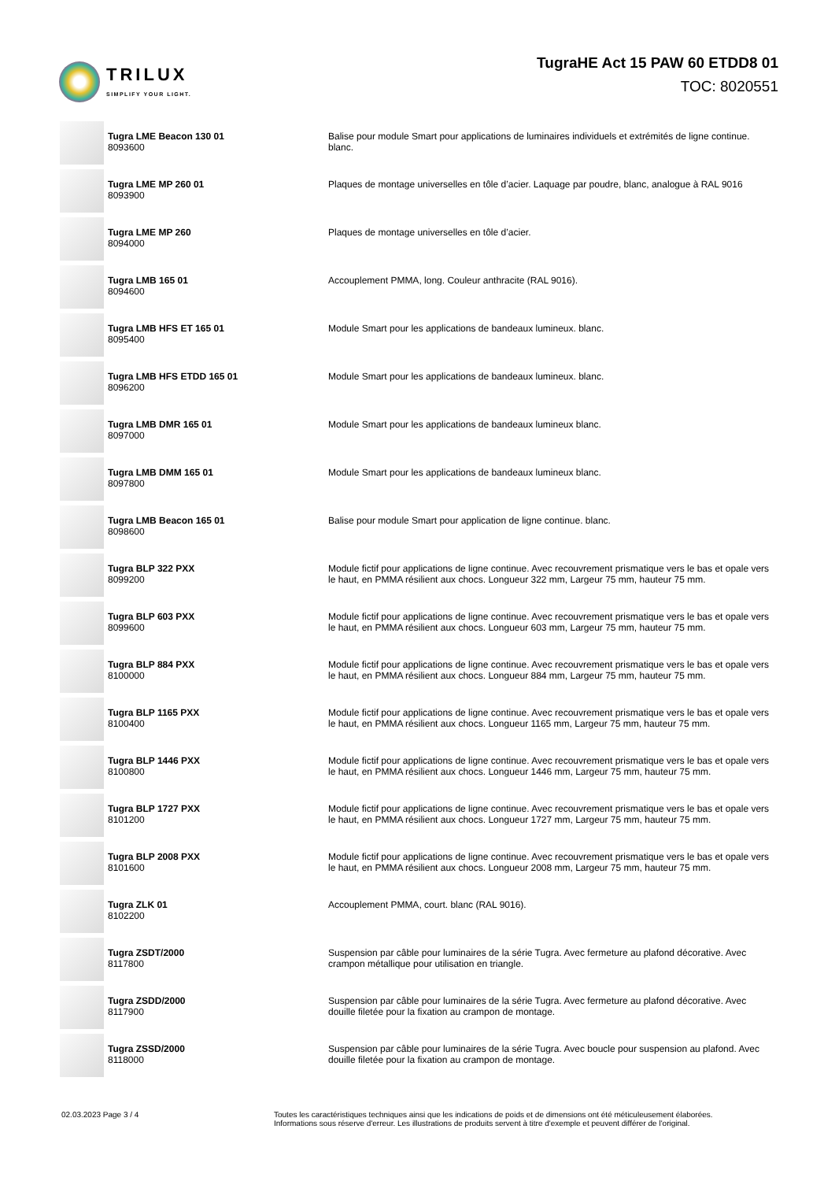TRILUX
SIMPLIFY YOUR LIGHT.
TugraHE Act 15 PAW 60 ETDD8 01
TOC: 8020551
| | Tugra LME Beacon 130 01 8093600 | Balise pour module Smart pour applications de luminaires individuels et extrémités de ligne continue. blanc. |
| | Tugra LME MP 260 01 8093900 | Plaques de montage universelles en tôle d’acier. Laquage par poudre, blanc, analogue à RAL 9016 |
| | Tugra LME MP 260 8094000 | Plaques de montage universelles en tôle d’acier. |
| | Tugra LMB 165 01 8094600 | Accouplement PMMA, long. Couleur anthracite (RAL 9016). |
| | Tugra LMB HFS ET 165 01 8095400 | Module Smart pour les applications de bandeaux lumineux. blanc. |
| | Tugra LMB HFS ETDD 165 01 8096200 | Module Smart pour les applications de bandeaux lumineux. blanc. |
| | Tugra LMB DMR 165 01 8097000 | Module Smart pour les applications de bandeaux lumineux blanc. |
| | Tugra LMB DMM 165 01 8097800 | Module Smart pour les applications de bandeaux lumineux blanc. |
| | Tugra LMB Beacon 165 01 8098600 | Balise pour module Smart pour application de ligne continue. blanc. |
| | Tugra BLP 322 PXX 8099200 | Module fictif pour applications de ligne continue. Avec recouvrement prismatique vers le bas et opale vers le haut, en PMMA résilient aux chocs. Longueur 322 mm, Largeur 75 mm, hauteur 75 mm. |
| | Tugra BLP 603 PXX 8099600 | Module fictif pour applications de ligne continue. Avec recouvrement prismatique vers le bas et opale vers le haut, en PMMA résilient aux chocs. Longueur 603 mm, Largeur 75 mm, hauteur 75 mm. |
| | Tugra BLP 884 PXX 8100000 | Module fictif pour applications de ligne continue. Avec recouvrement prismatique vers le bas et opale vers le haut, en PMMA résilient aux chocs. Longueur 884 mm, Largeur 75 mm, hauteur 75 mm. |
| | Tugra BLP 1165 PXX 8100400 | Module fictif pour applications de ligne continue. Avec recouvrement prismatique vers le bas et opale vers le haut, en PMMA résilient aux chocs. Longueur 1165 mm, Largeur 75 mm, hauteur 75 mm. |
| | Tugra BLP 1446 PXX 8100800 | Module fictif pour applications de ligne continue. Avec recouvrement prismatique vers le bas et opale vers le haut, en PMMA résilient aux chocs. Longueur 1446 mm, Largeur 75 mm, hauteur 75 mm. |
| | Tugra BLP 1727 PXX 8101200 | Module fictif pour applications de ligne continue. Avec recouvrement prismatique vers le bas et opale vers le haut, en PMMA résilient aux chocs. Longueur 1727 mm, Largeur 75 mm, hauteur 75 mm. |
| | Tugra BLP 2008 PXX 8101600 | Module fictif pour applications de ligne continue. Avec recouvrement prismatique vers le bas et opale vers le haut, en PMMA résilient aux chocs. Longueur 2008 mm, Largeur 75 mm, hauteur 75 mm. |
| | Tugra ZLK 01 8102200 | Accouplement PMMA, court. blanc (RAL 9016). |
| | Tugra ZSDT/2000 8117800 | Suspension par câble pour luminaires de la série Tugra. Avec fermeture au plafond décorative. Avec crampon métallique pour utilisation en triangle. |
| | Tugra ZSDD/2000 8117900 | Suspension par câble pour luminaires de la série Tugra. Avec fermeture au plafond décorative. Avec douille filetée pour la fixation au crampon de montage. |
| | Tugra ZSSD/2000 8118000 | Suspension par câble pour luminaires de la série Tugra. Avec boucle pour suspension au plafond. Avec douille filetée pour la fixation au crampon de montage. |
02.03.2023 Page 3 / 4 Toutes les caractéristiques techniques ainsi que les indications de poids et de dimensions ont été méticuleusement élaborées.
Informations sous réserve d'erreur. Les illustrations de produits servent à titre d'exemple et peuvent différer de l'original.